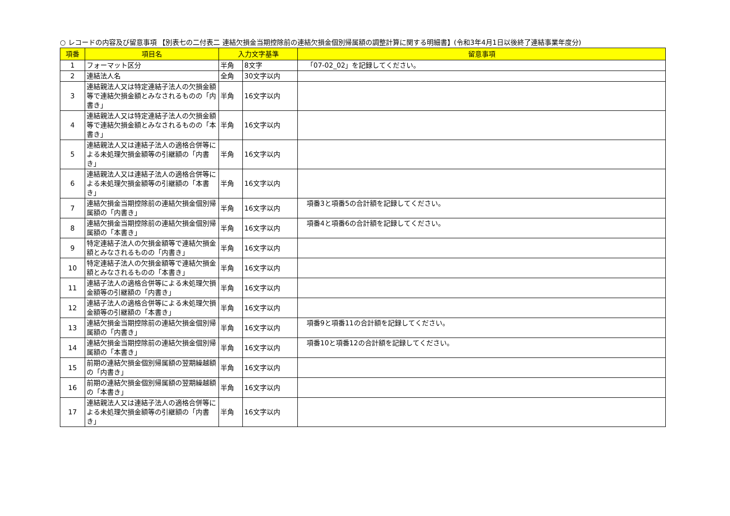○ レコードの内容及び留意事項 【別表七の二付表二 連結欠損金当期控除前の連結欠損金個別帰属額の調整計算に関する明細書】(令和3年4月1日以後終了連結事業年度分)
| 項番 | 項目名 | 入力文字基準 | | 留意事項 |
| --- | --- | --- | --- | --- |
| 1 | フォーマット区分 | 半角 | 8文字 | 「07-02_02」を記録してください。 |
| 2 | 連結法人名 | 全角 | 30文字以内 | |
| 3 | 連結親法人又は特定連結子法人の欠損金額等で連結欠損金額とみなされるものの「内書き」 | 半角 | 16文字以内 | |
| 4 | 連結親法人又は特定連結子法人の欠損金額等で連結欠損金額とみなされるものの「本書き」 | 半角 | 16文字以内 | |
| 5 | 連結親法人又は連結子法人の適格合併等による未処理欠損金額等の引継額の「内書き」 | 半角 | 16文字以内 | |
| 6 | 連結親法人又は連結子法人の適格合併等による未処理欠損金額等の引継額の「本書き」 | 半角 | 16文字以内 | |
| 7 | 連結欠損金当期控除前の連結欠損金個別帰属額の「内書き」 | 半角 | 16文字以内 | 項番3と項番5の合計額を記録してください。 |
| 8 | 連結欠損金当期控除前の連結欠損金個別帰属額の「本書き」 | 半角 | 16文字以内 | 項番4と項番6の合計額を記録してください。 |
| 9 | 特定連結子法人の欠損金額等で連結欠損金額とみなされるものの「内書き」 | 半角 | 16文字以内 | |
| 10 | 特定連結子法人の欠損金額等で連結欠損金額とみなされるものの「本書き」 | 半角 | 16文字以内 | |
| 11 | 連結子法人の適格合併等による未処理欠損金額等の引継額の「内書き」 | 半角 | 16文字以内 | |
| 12 | 連結子法人の適格合併等による未処理欠損金額等の引継額の「本書き」 | 半角 | 16文字以内 | |
| 13 | 連結欠損金当期控除前の連結欠損金個別帰属額の「内書き」 | 半角 | 16文字以内 | 項番9と項番11の合計額を記録してください。 |
| 14 | 連結欠損金当期控除前の連結欠損金個別帰属額の「本書き」 | 半角 | 16文字以内 | 項番10と項番12の合計額を記録してください。 |
| 15 | 前期の連結欠損金個別帰属額の翌期繰越額の「内書き」 | 半角 | 16文字以内 | |
| 16 | 前期の連結欠損金個別帰属額の翌期繰越額の「本書き」 | 半角 | 16文字以内 | |
| 17 | 連結親法人又は連結子法人の適格合併等による未処理欠損金額等の引継額の「内書き」 | 半角 | 16文字以内 | |